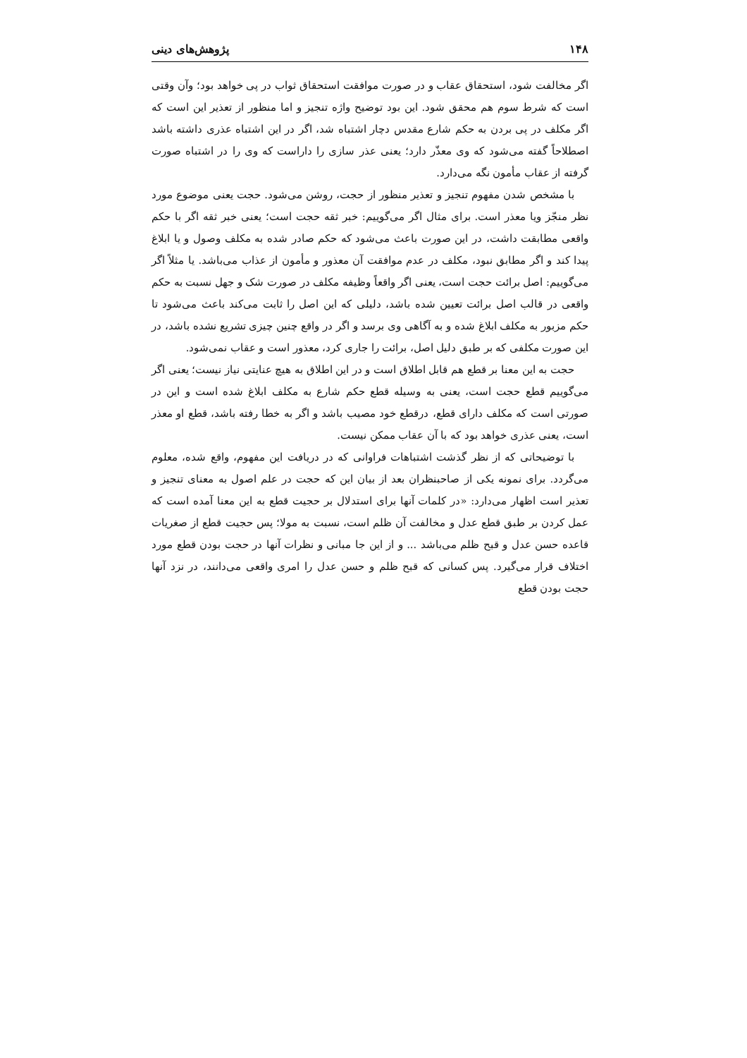۱۴۸ پژوهش‌های دینی
اگر مخالفت شود، استحقاق عقاب و در صورت موافقت استحقاق ثواب در پی خواهد بود؛ وآن وقتی است که شرط سوم هم محقق شود. این بود توضیح واژه تنجیز و اما منظور از تعذیر این است که اگر مکلف در پی بردن به حکم شارع مقدس دچار اشتباه شد، اگر در این اشتباه عذری داشته باشد اصطلاحاً گفته می‌شود که وی معذّر دارد؛ یعنی عذر سازی را داراست که وی را در اشتباه صورت گرفته از عقاب مأمون نگه می‌دارد.
با مشخص شدن مفهوم تنجیز و تعذیر منظور از حجت، روشن می‌شود. حجت یعنی موضوع مورد نظر منجّز ویا معذر است. برای مثال اگر می‌گوییم: خبر ثقه حجت است؛ یعنی خبر ثقه اگر با حکم واقعی مطابقت داشت، در این صورت باعث می‌شود که حکم صادر شده به مکلف وصول و یا ابلاغ پیدا کند و اگر مطابق نبود، مکلف در عدم موافقت آن معذور و مأمون از عذاب می‌باشد. یا مثلاً اگر می‌گوییم: اصل برائت حجت است، یعنی اگر واقعاً وظیفه مکلف در صورت شک و جهل نسبت به حکم واقعی در قالب اصل برائت تعیین شده باشد، دلیلی که این اصل را ثابت می‌کند باعث می‌شود تا حکم مزبور به مکلف ابلاغ شده و به آگاهی وی برسد و اگر در واقع چنین چیزی تشریع نشده باشد، در این صورت مکلفی که بر طبق دلیل اصل، برائت را جاری کرد، معذور است و عقاب نمی‌شود.
حجت به این معنا بر قطع هم قابل اطلاق است و در این اطلاق به هیچ عنایتی نیاز نیست؛ یعنی اگر می‌گوییم قطع حجت است، یعنی به وسیله قطع حکم شارع به مکلف ابلاغ شده است و این در صورتی است که مکلف دارای قطع، درقطع خود مصیب باشد و اگر به خطا رفته باشد، قطع او معذر است، یعنی عذری خواهد بود که با آن عقاب ممکن نیست.
با توضیحاتی که از نظر گذشت اشتباهات فراوانی که در دریافت این مفهوم، واقع شده، معلوم می‌گردد. برای نمونه یکی از صاحبنظران بعد از بیان این که حجت در علم اصول به معنای تنجیز و تعذیر است اظهار می‌دارد: «در کلمات آنها برای استدلال بر حجیت قطع به این معنا آمده است که عمل کردن بر طبق قطع عدل و مخالفت آن ظلم است، نسبت به مولا؛ پس حجیت قطع از صغریات قاعده حسن عدل و قبح ظلم می‌باشد ... و از این جا مبانی و نظرات آنها در حجت بودن قطع مورد اختلاف قرار می‌گیرد. پس کسانی که قبح ظلم و حسن عدل را امری واقعی می‌دانند، در نزد آنها حجت بودن قطع